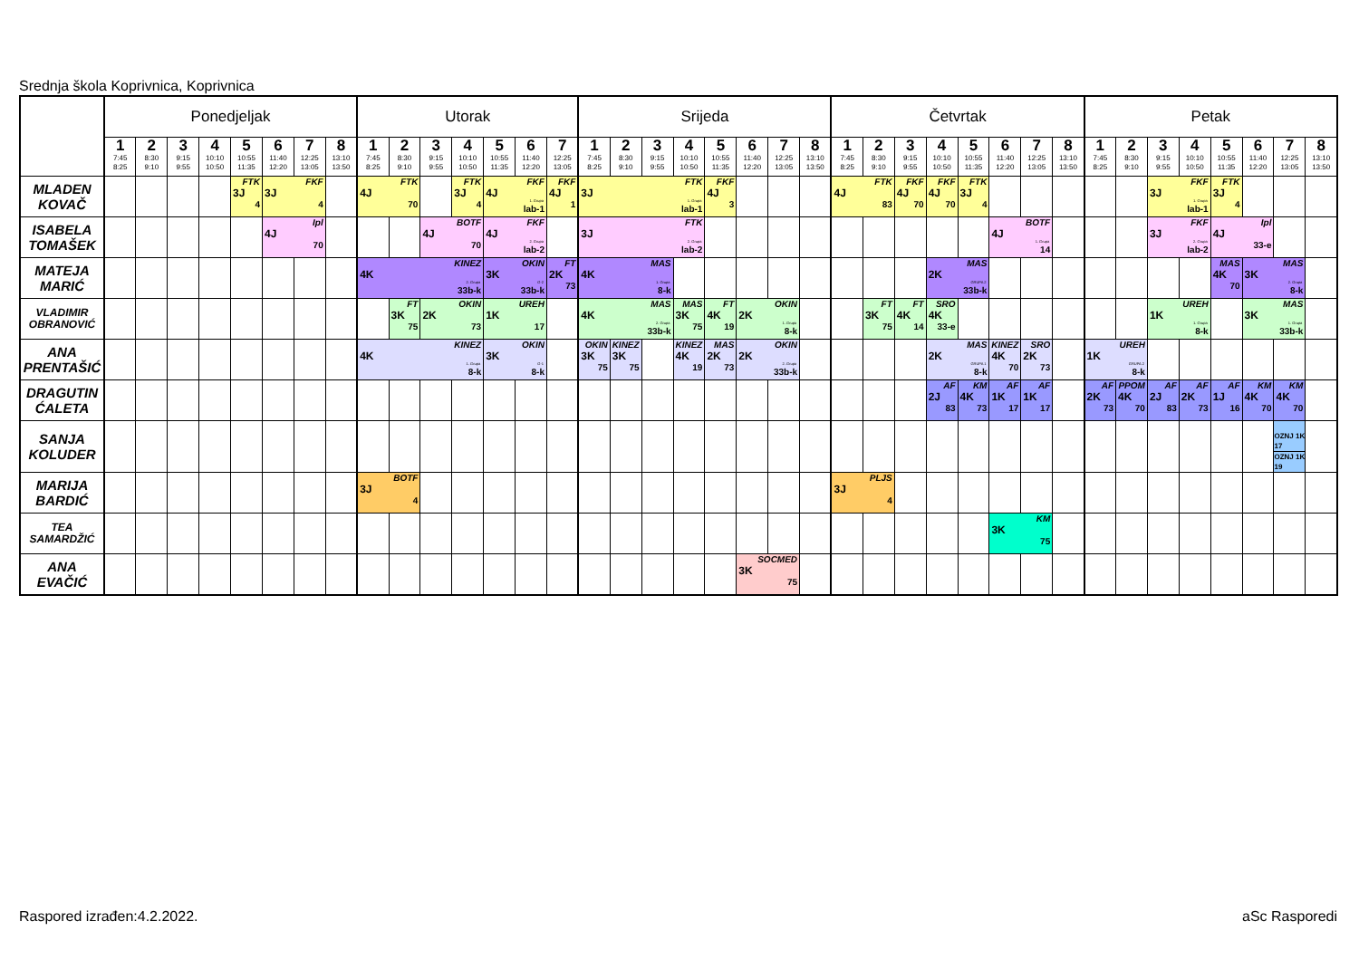Srednja škola Koprivnica, Koprivnica
| | Ponedjeljak | | | | | | | | Utorak | | | | | | | Srijeda | | | | | | | | Četvrtak | | | | | | | | Petak | | | | | | | |
| --- | --- | --- | --- | --- | --- | --- | --- | --- | --- | --- | --- | --- | --- | --- | --- | --- | --- | --- | --- | --- | --- | --- | --- | --- | --- | --- | --- | --- | --- | --- | --- | --- | --- | --- | --- | --- | --- | --- | --- |
| | 1 7:45 8:25 | 2 8:30 9:10 | 3 9:15 9:55 | 4 10:10 10:50 | 5 10:55 11:35 | 6 11:40 12:20 | 7 12:25 13:05 | 8 13:10 13:50 | 1 7:45 8:25 | 2 8:30 9:10 | 3 9:15 9:55 | 4 10:10 10:50 | 5 10:55 11:35 | 6 11:40 12:20 | 7 12:25 13:05 | 1 7:45 8:25 | 2 8:30 9:10 | 3 9:15 9:55 | 4 10:10 10:50 | 5 10:55 11:35 | 6 11:40 12:20 | 7 12:25 13:05 | 8 13:10 13:50 | 1 7:45 8:25 | 2 8:30 9:10 | 3 9:15 9:55 | 4 10:10 10:50 | 5 10:55 11:35 | 6 11:40 12:20 | 7 12:25 13:05 | 8 13:10 13:50 | 1 7:45 8:25 | 2 8:30 9:10 | 3 9:15 9:55 | 4 10:10 10:50 | 5 10:55 11:35 | 6 11:40 12:20 | 7 12:25 13:05 | 8 13:10 13:50 |
| MLADEN KOVAČ | | | | | FTK 3J 4 | FKF 3J 4 | | | FTK 4J 70 | | | FTK 3J 4 | FKF 4J 1. Grupa lab-1 | | FKF 4J 1 | FTK 3J 1. Grupa lab-1 | | | | FKF 4J 3 | | | | FTK 4J 83 | | FKF 4J 70 | FKF 4J 70 | FTK 3J 4 | | | | | | FKF 3J 1. Grupa lab-1 | | FTK 3J 4 | | | |
| ISABELA TOMAŠEK | | | | | | Ipl 4J 70 | | | | | BOTF 4J 70 | | FKF 4J 2. Grupa lab-2 | | | FTK 3J 2. Grupa lab-2 | | | | | | | | | | | | | BOTF 4J 1. Grupa 14 | | | | | FKF 3J 2. Grupa lab-2 | | Ipl 4J 33-e | | | |
| MATEJA MARIĆ | | | | | | | | | KINEZ 4K 2. Grupa 33b-k | | | | OKIN 3K G-2 33b-k | | FT 2K 73 | MAS 4K 1. Grupa 8-k | | | | | | | | | | | MAS 2K GRUPA 2 33b-k | | | | | | | | | MAS 4K 70 | MAS 3K 2. Grupa 8-k | | |
| VLADIMIR OBRANOVIĆ | | | | | | | | | | FT 3K 75 | OKIN 2K 73 | | UREH 1K 17 | | | MAS 4K 2. Grupa 33b-k | | | MAS 3K 75 | FT 4K 19 | OKIN 2K 1. Grupa 8-k | | | | FT 3K 75 | FT 4K 14 | SRO 4K 33-e | | | | | | | UREH 1K 1. Grupa 8-k | | | MAS 3K 1. Grupa 33b-k | | |
| ANA PRENTAŠIĆ | | | | | | | | | KINEZ 4K 1. Grupa 8-k | | | | OKIN 3K G-1 8-k | | | OKIN 3K 75 | KINEZ 3K 75 | | KINEZ 4K 19 | MAS 2K 73 | OKIN 2K 2. Grupa 33b-k | | | | | | MAS 2K GRUPA 1 8-k | | KINEZ 4K 70 | SRO 2K 73 | | UREH 1K GRUPA 2 8-k | | | | | | | |
| DRAGUTIN ĆALETA | | | | | | | | | | | | | | | | | | | | | | | | | | | AF 2J 83 | KM 4K 73 | AF 1K 17 | AF 1K 17 | | AF 2K 73 | PPOM 4K 70 | AF 2J 83 | AF 2K 73 | AF 1J 16 | KM 4K 70 | KM 4K 70 | |
| SANJA KOLUDER | | | | | | | | | | | | | | | | | | | | | | | | | | | | | | | | | | | | | | OZNJ 1K 17 OZNJ 1K 19 | |
| MARIJA BARDIĆ | | | | | | | | | BOTF 3J 4 | | | | | | | | | | | | | | | PLJS 3J 4 | | | | | | | | | | | | | | | |
| TEA SAMARDŽIĆ | | | | | | | | | | | | | | | | | | | | | | | | | | | | | KM 3K 75 | | | | | | | | | | |
| ANA EVAČIĆ | | | | | | | | | | | | | | | | | | | | | SOCMED 3K 75 | | | | | | | | | | | | | | | | | | |
Raspored izrađen:4.2.2022. aSc Rasporedi